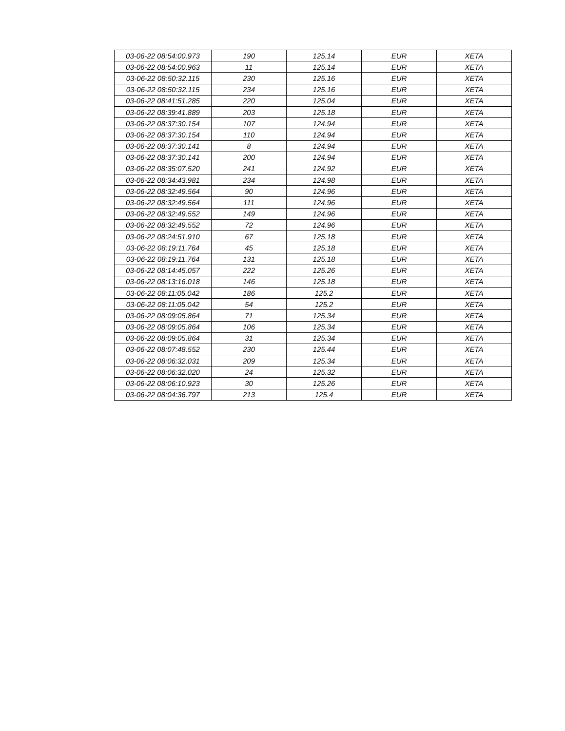| 03-06-22 08:54:00.973 | 190 | 125.14 | EUR | XETA |
| 03-06-22 08:54:00.963 | 11 | 125.14 | EUR | XETA |
| 03-06-22 08:50:32.115 | 230 | 125.16 | EUR | XETA |
| 03-06-22 08:50:32.115 | 234 | 125.16 | EUR | XETA |
| 03-06-22 08:41:51.285 | 220 | 125.04 | EUR | XETA |
| 03-06-22 08:39:41.889 | 203 | 125.18 | EUR | XETA |
| 03-06-22 08:37:30.154 | 107 | 124.94 | EUR | XETA |
| 03-06-22 08:37:30.154 | 110 | 124.94 | EUR | XETA |
| 03-06-22 08:37:30.141 | 8 | 124.94 | EUR | XETA |
| 03-06-22 08:37:30.141 | 200 | 124.94 | EUR | XETA |
| 03-06-22 08:35:07.520 | 241 | 124.92 | EUR | XETA |
| 03-06-22 08:34:43.981 | 234 | 124.98 | EUR | XETA |
| 03-06-22 08:32:49.564 | 90 | 124.96 | EUR | XETA |
| 03-06-22 08:32:49.564 | 111 | 124.96 | EUR | XETA |
| 03-06-22 08:32:49.552 | 149 | 124.96 | EUR | XETA |
| 03-06-22 08:32:49.552 | 72 | 124.96 | EUR | XETA |
| 03-06-22 08:24:51.910 | 67 | 125.18 | EUR | XETA |
| 03-06-22 08:19:11.764 | 45 | 125.18 | EUR | XETA |
| 03-06-22 08:19:11.764 | 131 | 125.18 | EUR | XETA |
| 03-06-22 08:14:45.057 | 222 | 125.26 | EUR | XETA |
| 03-06-22 08:13:16.018 | 146 | 125.18 | EUR | XETA |
| 03-06-22 08:11:05.042 | 186 | 125.2 | EUR | XETA |
| 03-06-22 08:11:05.042 | 54 | 125.2 | EUR | XETA |
| 03-06-22 08:09:05.864 | 71 | 125.34 | EUR | XETA |
| 03-06-22 08:09:05.864 | 106 | 125.34 | EUR | XETA |
| 03-06-22 08:09:05.864 | 31 | 125.34 | EUR | XETA |
| 03-06-22 08:07:48.552 | 230 | 125.44 | EUR | XETA |
| 03-06-22 08:06:32.031 | 209 | 125.34 | EUR | XETA |
| 03-06-22 08:06:32.020 | 24 | 125.32 | EUR | XETA |
| 03-06-22 08:06:10.923 | 30 | 125.26 | EUR | XETA |
| 03-06-22 08:04:36.797 | 213 | 125.4 | EUR | XETA |